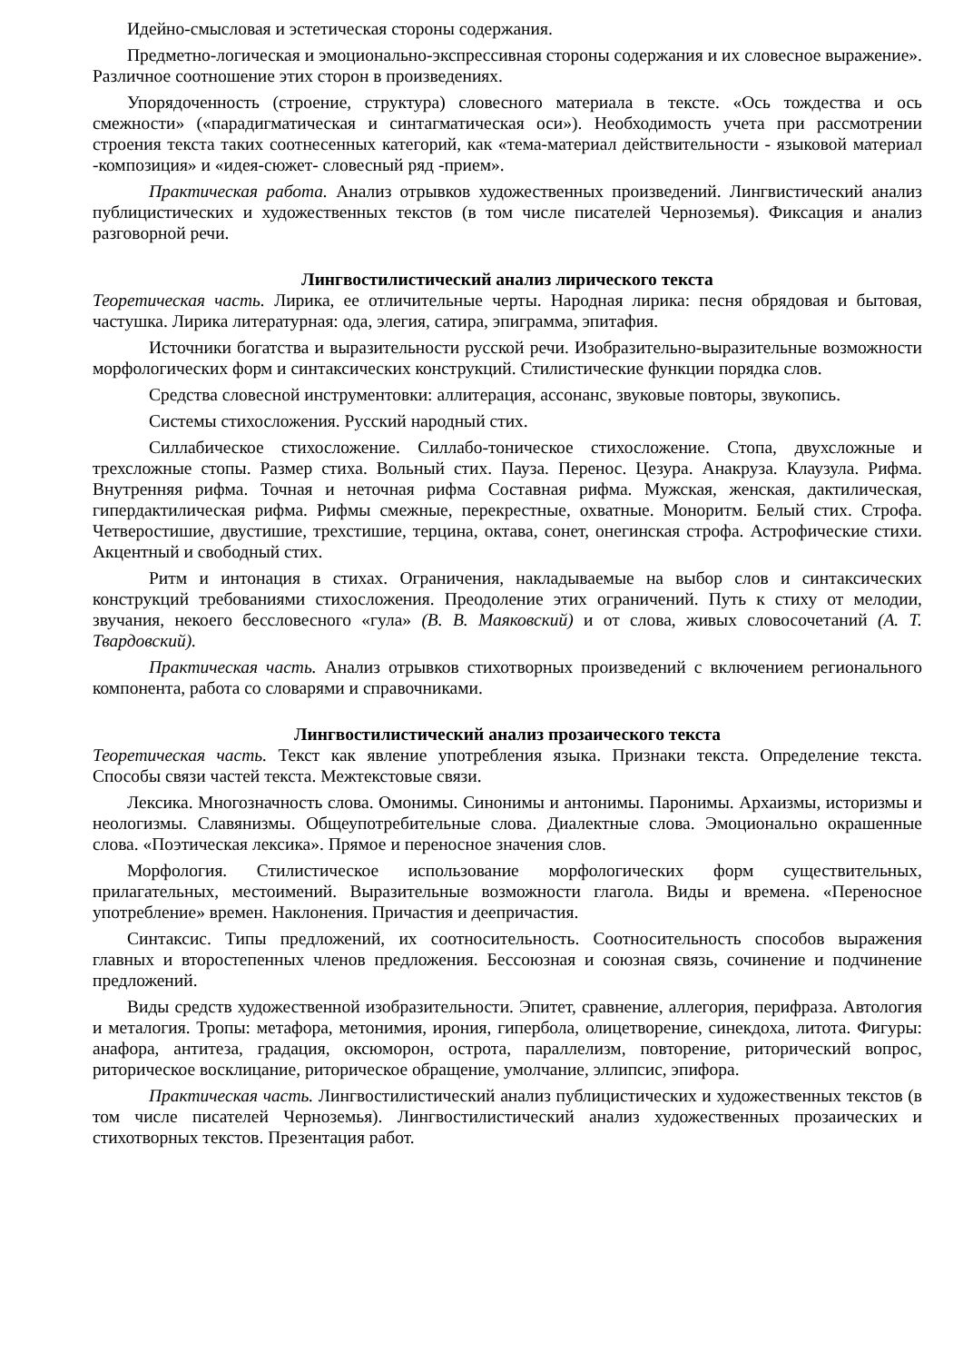Идейно-смысловая и эстетическая стороны содержания.
Предметно-логическая и эмоционально-экспрессивная стороны содержания и их словесное выражение». Различное соотношение этих сторон в произведениях.
Упорядоченность (строение, структура) словесного материала в тексте. «Ось тождества и ось смежности» («парадигматическая и синтагматическая оси»). Необходимость учета при рассмотрении строения текста таких соотнесенных категорий, как «тема-материал действительности - языковой материал -композиция» и «идея-сюжет- словесный ряд -прием».
Практическая работа. Анализ отрывков художественных произведений. Лингвистический анализ публицистических и художественных текстов (в том числе писателей Черноземья). Фиксация и анализ разговорной речи.
Лингвостилистический анализ лирического текста
Теоретическая часть. Лирика, ее отличительные черты. Народная лирика: песня обрядовая и бытовая, частушка. Лирика литературная: ода, элегия, сатира, эпиграмма, эпитафия.
Источники богатства и выразительности русской речи. Изобразительно-выразительные возможности морфологических форм и синтаксических конструкций. Стилистические функции порядка слов.
Средства словесной инструментовки: аллитерация, ассонанс, звуковые повторы, звукопись.
Системы стихосложения. Русский народный стих.
Силлабическое стихосложение. Силлабо-тоническое стихосложение. Стопа, двухсложные и трехсложные стопы. Размер стиха. Вольный стих. Пауза. Перенос. Цезура. Анакруза. Клаузула. Рифма. Внутренняя рифма. Точная и неточная рифма Составная рифма. Мужская, женская, дактилическая, гипердактилическая рифма. Рифмы смежные, перекрестные, охватные. Моноритм. Белый стих. Строфа. Четверостишие, двустишие, трехстишие, терцина, октава, сонет, онегинская строфа. Астрофические стихи. Акцентный и свободный стих.
Ритм и интонация в стихах. Ограничения, накладываемые на выбор слов и синтаксических конструкций требованиями стихосложения. Преодоление этих ограничений. Путь к стиху от мелодии, звучания, некоего бессловесного «гула» (В. В. Маяковский) и от слова, живых словосочетаний (А. Т. Твардовский).
Практическая часть. Анализ отрывков стихотворных произведений с включением регионального компонента, работа со словарями и справочниками.
Лингвостилистический анализ прозаического текста
Теоретическая часть. Текст как явление употребления языка. Признаки текста. Определение текста. Способы связи частей текста. Межтекстовые связи.
Лексика. Многозначность слова. Омонимы. Синонимы и антонимы. Паронимы. Архаизмы, историзмы и неологизмы. Славянизмы. Общеупотребительные слова. Диалектные слова. Эмоционально окрашенные слова. «Поэтическая лексика». Прямое и переносное значения слов.
Морфология. Стилистическое использование морфологических форм существительных, прилагательных, местоимений. Выразительные возможности глагола. Виды и времена. «Переносное употребление» времен. Наклонения. Причастия и деепричастия.
Синтаксис. Типы предложений, их соотносительность. Соотносительность способов выражения главных и второстепенных членов предложения. Бессоюзная и союзная связь, сочинение и подчинение предложений.
Виды средств художественной изобразительности. Эпитет, сравнение, аллегория, перифраза. Автология и металогия. Тропы: метафора, метонимия, ирония, гипербола, олицетворение, синекдоха, литота. Фигуры: анафора, антитеза, градация, оксюморон, острота, параллелизм, повторение, риторический вопрос, риторическое восклицание, риторическое обращение, умолчание, эллипсис, эпифора.
Практическая часть. Лингвостилистический анализ публицистических и художественных текстов (в том числе писателей Черноземья). Лингвостилистический анализ художественных прозаических и стихотворных текстов. Презентация работ.